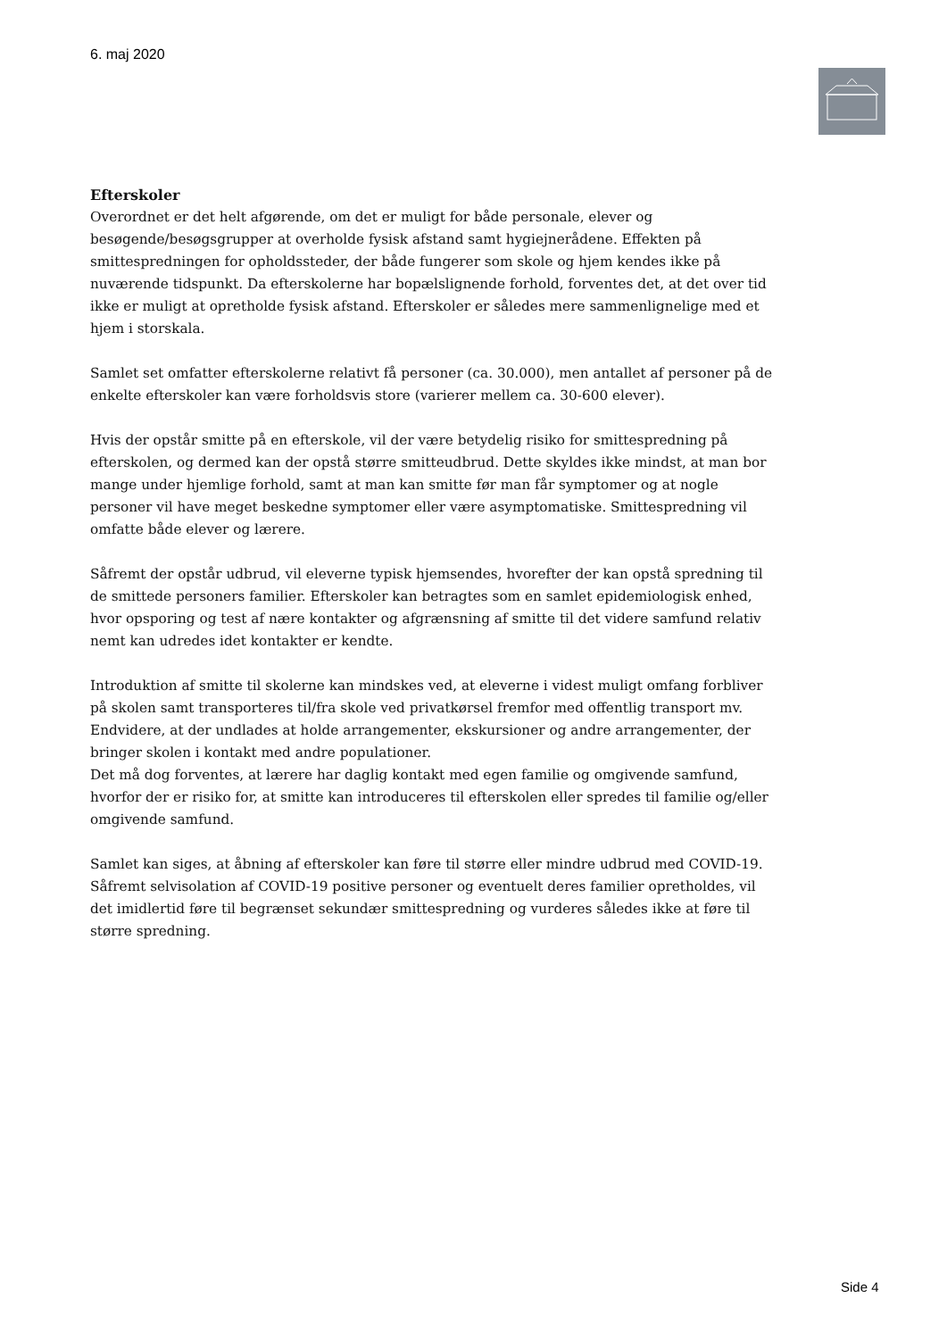6. maj 2020
Efterskoler
Overordnet er det helt afgørende, om det er muligt for både personale, elever og besøgende/besøgsgrupper at overholde fysisk afstand samt hygiejnerådene. Effekten på smittespredningen for opholdssteder, der både fungerer som skole og hjem kendes ikke på nuværende tidspunkt. Da efterskolerne har bopælslignende forhold, forventes det, at det over tid ikke er muligt at opretholde fysisk afstand. Efterskoler er således mere sammenlignelige med et hjem i storskala.
Samlet set omfatter efterskolerne relativt få personer (ca. 30.000), men antallet af personer på de enkelte efterskoler kan være forholdsvis store (varierer mellem ca. 30-600 elever).
Hvis der opstår smitte på en efterskole, vil der være betydelig risiko for smittespredning på efterskolen, og dermed kan der opstå større smitteudbrud. Dette skyldes ikke mindst, at man bor mange under hjemlige forhold, samt at man kan smitte før man får symptomer og at nogle personer vil have meget beskedne symptomer eller være asymptomatiske. Smittespredning vil omfatte både elever og lærere.
Såfremt der opstår udbrud, vil eleverne typisk hjemsendes, hvorefter der kan opstå spredning til de smittede personers familier. Efterskoler kan betragtes som en samlet epidemiologisk enhed, hvor opsporing og test af nære kontakter og afgrænsning af smitte til det videre samfund relativ nemt kan udredes idet kontakter er kendte.
Introduktion af smitte til skolerne kan mindskes ved, at eleverne i videst muligt omfang forbliver på skolen samt transporteres til/fra skole ved privatkørsel fremfor med offentlig transport mv. Endvidere, at der undlades at holde arrangementer, ekskursioner og andre arrangementer, der bringer skolen i kontakt med andre populationer.
Det må dog forventes, at lærere har daglig kontakt med egen familie og omgivende samfund, hvorfor der er risiko for, at smitte kan introduceres til efterskolen eller spredes til familie og/eller omgivende samfund.
Samlet kan siges, at åbning af efterskoler kan føre til større eller mindre udbrud med COVID-19. Såfremt selvisolation af COVID-19 positive personer og eventuelt deres familier opretholdes, vil det imidlertid føre til begrænset sekundær smittespredning og vurderes således ikke at føre til større spredning.
Side 4